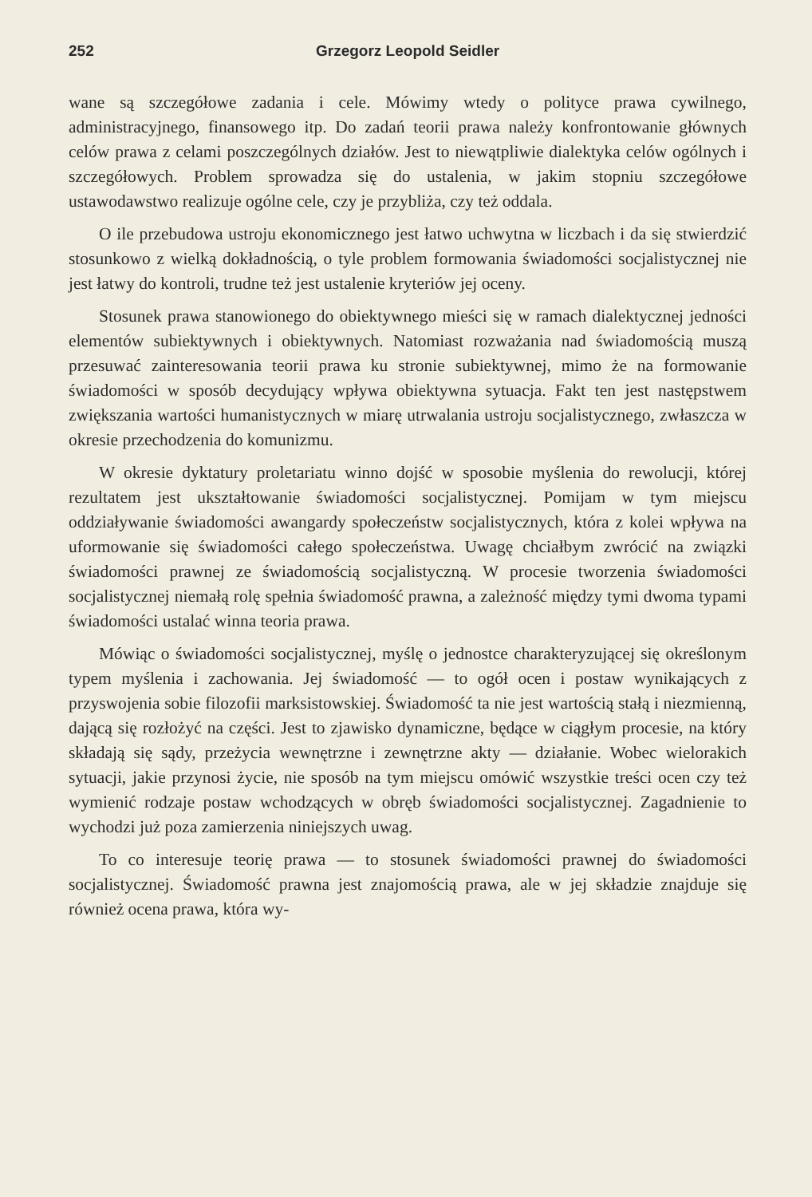252 Grzegorz Leopold Seidler
wane są szczegółowe zadania i cele. Mówimy wtedy o polityce prawa cywilnego, administracyjnego, finansowego itp. Do zadań teorii prawa należy konfrontowanie głównych celów prawa z celami poszczególnych działów. Jest to niewątpliwie dialektyka celów ogólnych i szczegółowych. Problem sprowadza się do ustalenia, w jakim stopniu szczegółowe ustawodawstwo realizuje ogólne cele, czy je przybliża, czy też oddala.
O ile przebudowa ustroju ekonomicznego jest łatwo uchwytna w liczbach i da się stwierdzić stosunkowo z wielką dokładnością, o tyle problem formowania świadomości socjalistycznej nie jest łatwy do kontroli, trudne też jest ustalenie kryteriów jej oceny.
Stosunek prawa stanowionego do obiektywnego mieści się w ramach dialektycznej jedności elementów subiektywnych i obiektywnych. Natomiast rozważania nad świadomością muszą przesuwać zainteresowania teorii prawa ku stronie subiektywnej, mimo że na formowanie świadomości w sposób decydujący wpływa obiektywna sytuacja. Fakt ten jest następstwem zwiększania wartości humanistycznych w miarę utrwalania ustroju socjalistycznego, zwłaszcza w okresie przechodzenia do komunizmu.
W okresie dyktatury proletariatu winno dojść w sposobie myślenia do rewolucji, której rezultatem jest ukształtowanie świadomości socjalistycznej. Pomijam w tym miejscu oddziaływanie świadomości awangardy społeczeństw socjalistycznych, która z kolei wpływa na uformowanie się świadomości całego społeczeństwa. Uwagę chciałbym zwrócić na związki świadomości prawnej ze świadomością socjalistyczną. W procesie tworzenia świadomości socjalistycznej niemałą rolę spełnia świadomość prawna, a zależność między tymi dwoma typami świadomości ustalać winna teoria prawa.
Mówiąc o świadomości socjalistycznej, myślę o jednostce charakteryzującej się określonym typem myślenia i zachowania. Jej świadomość — to ogół ocen i postaw wynikających z przyswojenia sobie filozofii marksistowskiej. Świadomość ta nie jest wartością stałą i niezmienną, dającą się rozłożyć na części. Jest to zjawisko dynamiczne, będące w ciągłym procesie, na który składają się sądy, przeżycia wewnętrzne i zewnętrzne akty — działanie. Wobec wielorakich sytuacji, jakie przynosi życie, nie sposób na tym miejscu omówić wszystkie treści ocen czy też wymienić rodzaje postaw wchodzących w obręb świadomości socjalistycznej. Zagadnienie to wychodzi już poza zamierzenia niniejszych uwag.
To co interesuje teorię prawa — to stosunek świadomości prawnej do świadomości socjalistycznej. Świadomość prawna jest znajomością prawa, ale w jej składzie znajduje się również ocena prawa, która wy-